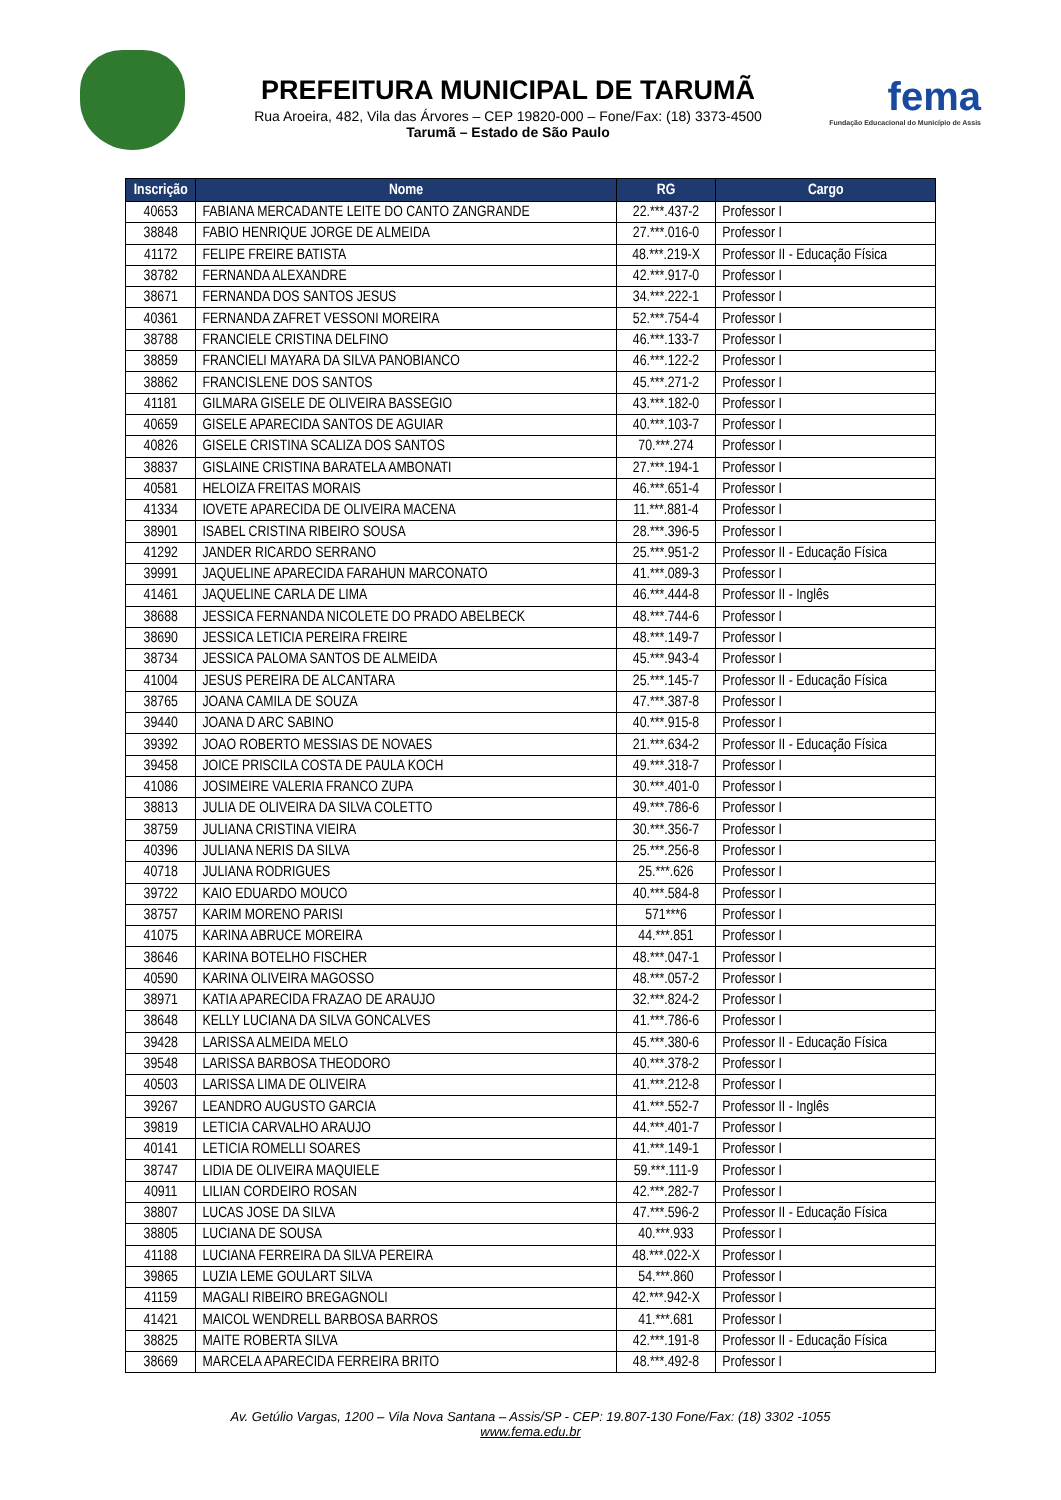PREFEITURA MUNICIPAL DE TARUMÃ
Rua Aroeira, 482, Vila das Árvores – CEP 19820-000 – Fone/Fax: (18) 3373-4500
Tarumã – Estado de São Paulo
fema
Fundação Educacional do Município de Assis
| Inscrição | Nome | RG | Cargo |
| --- | --- | --- | --- |
| 40653 | FABIANA MERCADANTE LEITE DO CANTO ZANGRANDE | 22.***.437-2 | Professor I |
| 38848 | FABIO HENRIQUE JORGE DE ALMEIDA | 27.***.016-0 | Professor I |
| 41172 | FELIPE FREIRE BATISTA | 48.***.219-X | Professor II - Educação Física |
| 38782 | FERNANDA ALEXANDRE | 42.***.917-0 | Professor I |
| 38671 | FERNANDA DOS SANTOS JESUS | 34.***.222-1 | Professor I |
| 40361 | FERNANDA ZAFRET VESSONI MOREIRA | 52.***.754-4 | Professor I |
| 38788 | FRANCIELE CRISTINA DELFINO | 46.***.133-7 | Professor I |
| 38859 | FRANCIELI MAYARA DA SILVA PANOBIANCO | 46.***.122-2 | Professor I |
| 38862 | FRANCISLENE DOS SANTOS | 45.***.271-2 | Professor I |
| 41181 | GILMARA GISELE DE OLIVEIRA BASSEGIO | 43.***.182-0 | Professor I |
| 40659 | GISELE APARECIDA SANTOS DE AGUIAR | 40.***.103-7 | Professor I |
| 40826 | GISELE CRISTINA SCALIZA DOS SANTOS | 70.***.274 | Professor I |
| 38837 | GISLAINE CRISTINA BARATELA AMBONATI | 27.***.194-1 | Professor I |
| 40581 | HELOIZA FREITAS MORAIS | 46.***.651-4 | Professor I |
| 41334 | IOVETE APARECIDA DE OLIVEIRA MACENA | 11.***.881-4 | Professor I |
| 38901 | ISABEL CRISTINA RIBEIRO SOUSA | 28.***.396-5 | Professor I |
| 41292 | JANDER RICARDO SERRANO | 25.***.951-2 | Professor II - Educação Física |
| 39991 | JAQUELINE APARECIDA FARAHUN MARCONATO | 41.***.089-3 | Professor I |
| 41461 | JAQUELINE CARLA DE LIMA | 46.***.444-8 | Professor II - Inglês |
| 38688 | JESSICA FERNANDA NICOLETE DO PRADO ABELBECK | 48.***.744-6 | Professor I |
| 38690 | JESSICA LETICIA PEREIRA FREIRE | 48.***.149-7 | Professor I |
| 38734 | JESSICA PALOMA SANTOS DE ALMEIDA | 45.***.943-4 | Professor I |
| 41004 | JESUS PEREIRA DE ALCANTARA | 25.***.145-7 | Professor II - Educação Física |
| 38765 | JOANA CAMILA DE SOUZA | 47.***.387-8 | Professor I |
| 39440 | JOANA D ARC SABINO | 40.***.915-8 | Professor I |
| 39392 | JOAO ROBERTO MESSIAS DE NOVAES | 21.***.634-2 | Professor II - Educação Física |
| 39458 | JOICE PRISCILA COSTA DE PAULA KOCH | 49.***.318-7 | Professor I |
| 41086 | JOSIMEIRE VALERIA FRANCO ZUPA | 30.***.401-0 | Professor I |
| 38813 | JULIA DE OLIVEIRA DA SILVA COLETTO | 49.***.786-6 | Professor I |
| 38759 | JULIANA CRISTINA VIEIRA | 30.***.356-7 | Professor I |
| 40396 | JULIANA NERIS DA SILVA | 25.***.256-8 | Professor I |
| 40718 | JULIANA RODRIGUES | 25.***.626 | Professor I |
| 39722 | KAIO EDUARDO MOUCO | 40.***.584-8 | Professor I |
| 38757 | KARIM MORENO PARISI | 571***6 | Professor I |
| 41075 | KARINA ABRUCE MOREIRA | 44.***.851 | Professor I |
| 38646 | KARINA BOTELHO FISCHER | 48.***.047-1 | Professor I |
| 40590 | KARINA OLIVEIRA MAGOSSO | 48.***.057-2 | Professor I |
| 38971 | KATIA APARECIDA FRAZAO DE ARAUJO | 32.***.824-2 | Professor I |
| 38648 | KELLY LUCIANA DA SILVA GONCALVES | 41.***.786-6 | Professor I |
| 39428 | LARISSA ALMEIDA MELO | 45.***.380-6 | Professor II - Educação Física |
| 39548 | LARISSA BARBOSA THEODORO | 40.***.378-2 | Professor I |
| 40503 | LARISSA LIMA DE OLIVEIRA | 41.***.212-8 | Professor I |
| 39267 | LEANDRO AUGUSTO GARCIA | 41.***.552-7 | Professor II - Inglês |
| 39819 | LETICIA CARVALHO ARAUJO | 44.***.401-7 | Professor I |
| 40141 | LETICIA ROMELLI SOARES | 41.***.149-1 | Professor I |
| 38747 | LIDIA DE OLIVEIRA MAQUIELE | 59.***.111-9 | Professor I |
| 40911 | LILIAN CORDEIRO ROSAN | 42.***.282-7 | Professor I |
| 38807 | LUCAS JOSE DA SILVA | 47.***.596-2 | Professor II - Educação Física |
| 38805 | LUCIANA DE SOUSA | 40.***.933 | Professor I |
| 41188 | LUCIANA FERREIRA DA SILVA PEREIRA | 48.***.022-X | Professor I |
| 39865 | LUZIA LEME GOULART SILVA | 54.***.860 | Professor I |
| 41159 | MAGALI RIBEIRO BREGAGNOLI | 42.***.942-X | Professor I |
| 41421 | MAICOL WENDRELL BARBOSA BARROS | 41.***.681 | Professor I |
| 38825 | MAITE ROBERTA SILVA | 42.***.191-8 | Professor II - Educação Física |
| 38669 | MARCELA APARECIDA FERREIRA BRITO | 48.***.492-8 | Professor I |
Av. Getúlio Vargas, 1200 – Vila Nova Santana – Assis/SP - CEP: 19.807-130 Fone/Fax: (18) 3302 -1055
www.fema.edu.br